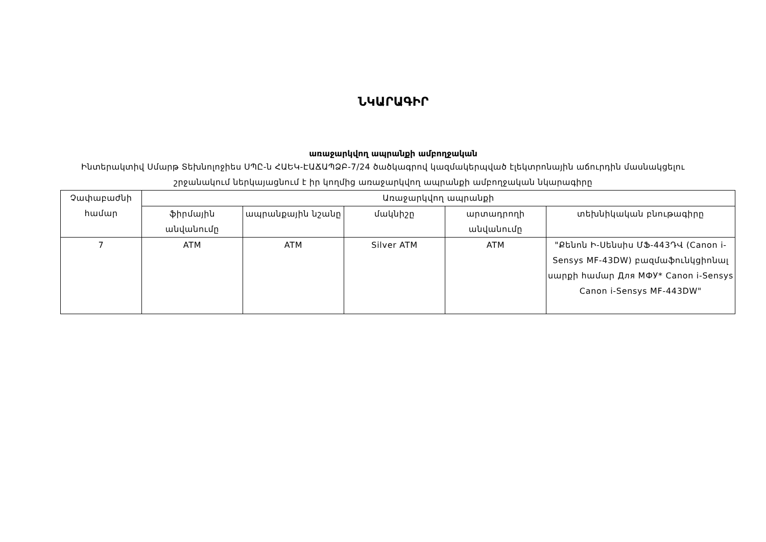ՆԿԱՐԱԳԻՐ
առաջարկվող ապրանքի ամբողջական
Ինտերակտիվ Սմարթ Տեխնոլոջիես ՍՊԸ-ն ՀԱԵԿ-ԷԱՃԱՊՁԲ-7/24 ծածկագրով կազմակերպված էլեկտրոնային աճուրդին մասնակցելու շրջանակում ներկայացնում է իր կողմից առաջարկվող ապրանքի ամբողջական նկարագիրը
| Չափաբաժնի համար | Առաջարկվող ապրանքի | | | | |
| --- | --- | --- | --- | --- | --- |
| | ֆիրմային անվանումը | ապրանքային նշանը | մակնիշը | արտադրողի անվանումը | տեխնիկական բնութագիրը |
| 7 | ATM | ATM | Silver ATM | ATM | "Քենոն Ի-Սենսիս ՄՖ-443ԴՎ (Canon i-Sensys MF-43DW) բազմաֆունկցիոնալ սարքի համար Для МФУ* Canon i-Sensys Canon i-Sensys MF-443DW" |